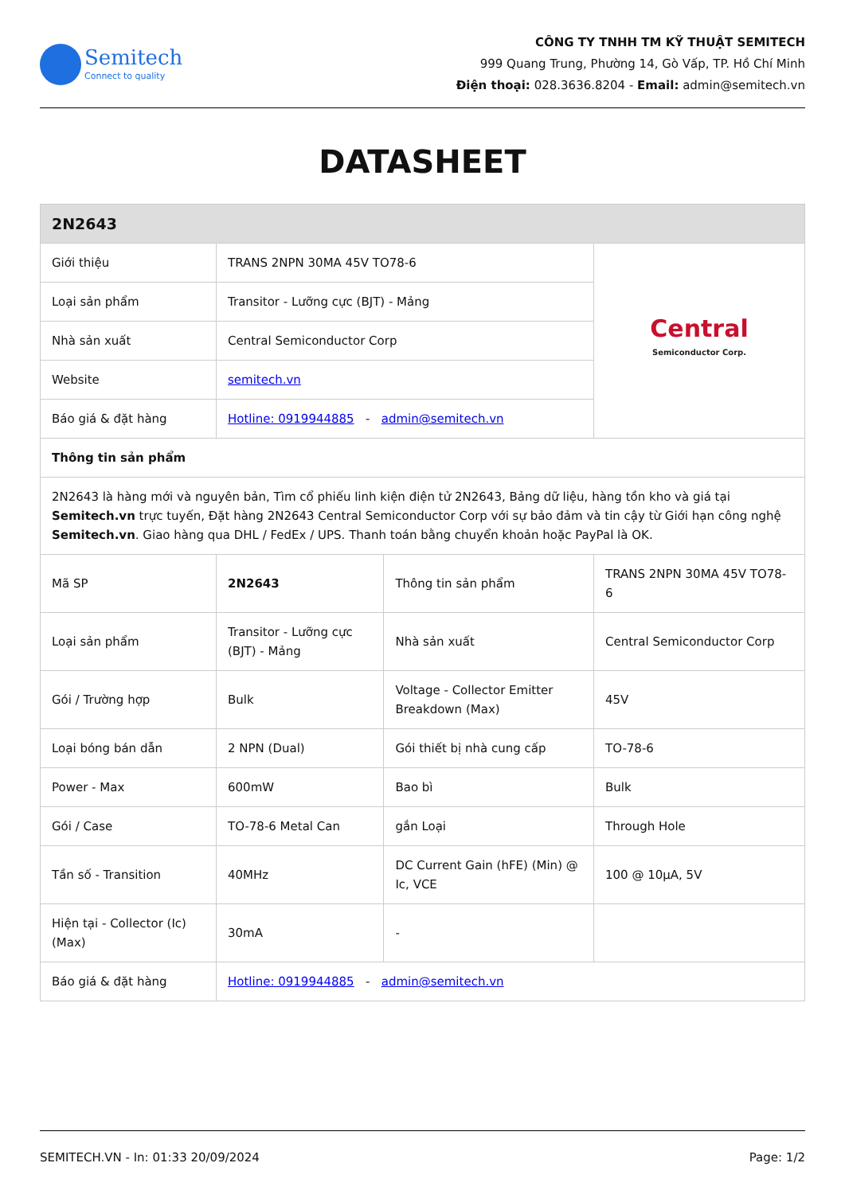Semitech
Connect to quality
CÔNG TY TNHH TM KỸ THUẬT SEMITECH
999 Quang Trung, Phường 14, Gò Vấp, TP. Hồ Chí Minh
Điện thoại: 028.3636.8204 - Email: admin@semitech.vn
DATASHEET
| 2N2643 | | | |
| --- | --- | --- | --- |
| Giới thiệu | TRANS 2NPN 30MA 45V TO78-6 | | Central Semiconductor Corp. |
| Loại sản phẩm | Transitor - Lưỡng cực (BJT) - Mảng | | |
| Nhà sản xuất | Central Semiconductor Corp | | |
| Website | semitech.vn | | |
| Báo giá & đặt hàng | Hotline: 0919944885 - admin@semitech.vn | | |
| Thông tin sản phẩm | | | |
| 2N2643 là hàng mới và nguyên bản, Tìm cổ phiếu linh kiện điện tử 2N2643, Bảng dữ liệu, hàng tồn kho và giá tại Semitech.vn trực tuyến, Đặt hàng 2N2643 Central Semiconductor Corp với sự bảo đảm và tin cậy từ Giới hạn công nghệ Semitech.vn . Giao hàng qua DHL / FedEx / UPS. Thanh toán bằng chuyển khoản hoặc PayPal là OK. | | | |
| Mã SP | 2N2643 | Thông tin sản phẩm | TRANS 2NPN 30MA 45V TO78-6 |
| Loại sản phẩm | Transitor - Lưỡng cực (BJT) - Mảng | Nhà sản xuất | Central Semiconductor Corp |
| Gói / Trường hợp | Bulk | Voltage - Collector Emitter Breakdown (Max) | 45V |
| Loại bóng bán dẫn | 2 NPN (Dual) | Gói thiết bị nhà cung cấp | TO-78-6 |
| Power - Max | 600mW | Bao bì | Bulk |
| Gói / Case | TO-78-6 Metal Can | gắn Loại | Through Hole |
| Tần số - Transition | 40MHz | DC Current Gain (hFE) (Min) @ Ic, VCE | 100 @ 10µA, 5V |
| Hiện tại - Collector (Ic) (Max) | 30mA | - | |
| Báo giá & đặt hàng | Hotline: 0919944885 - admin@semitech.vn | | |
SEMITECH.VN - In: 01:33 20/09/2024 Page: 1/2